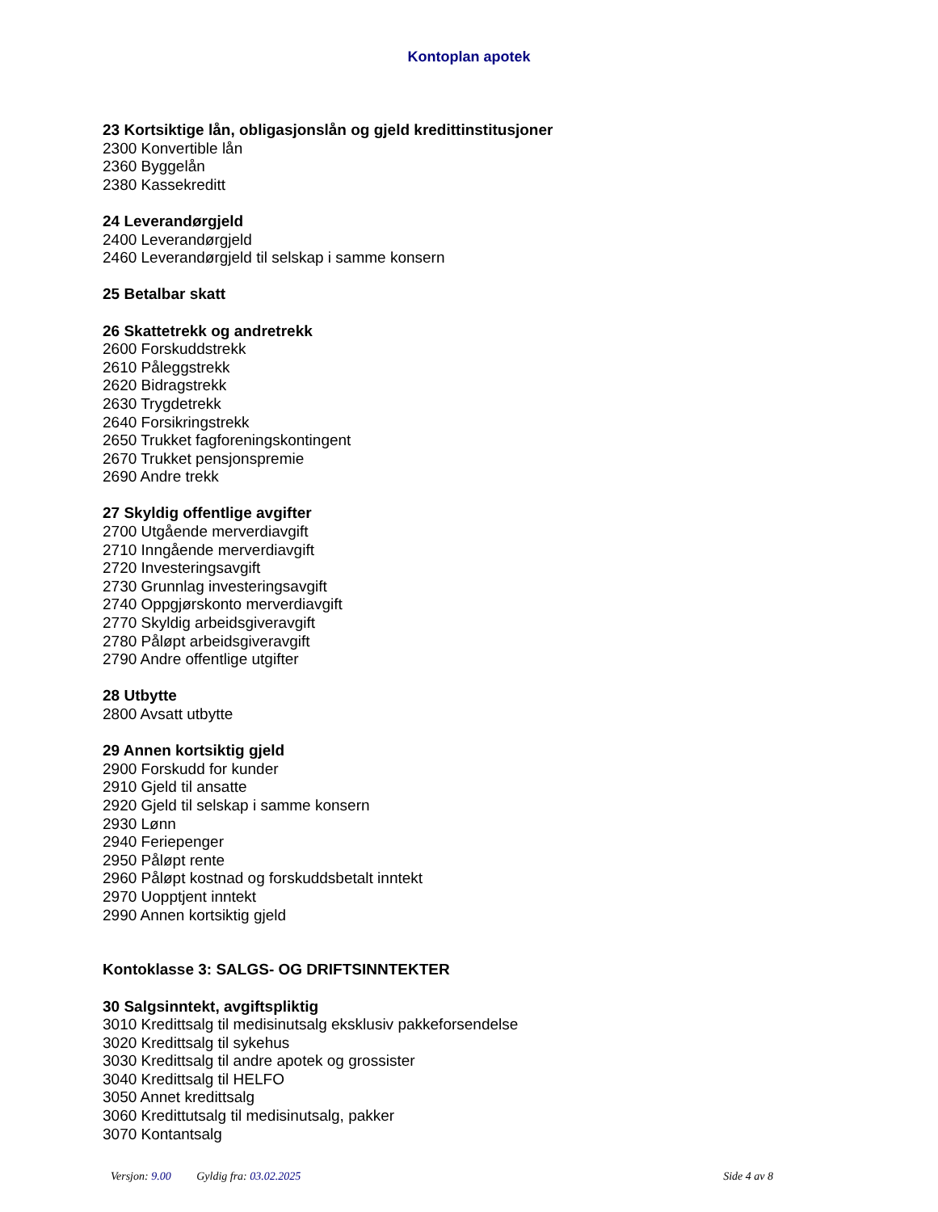Kontoplan apotek
23 Kortsiktige lån, obligasjonslån og gjeld kredittinstitusjoner
2300 Konvertible lån
2360 Byggelån
2380 Kassekreditt
24 Leverandørgjeld
2400 Leverandørgjeld
2460 Leverandørgjeld til selskap i samme konsern
25 Betalbar skatt
26 Skattetrekk og andretrekk
2600 Forskuddstrekk
2610 Påleggstrekk
2620 Bidragstrekk
2630 Trygdetrekk
2640 Forsikringstrekk
2650 Trukket fagforeningskontingent
2670 Trukket pensjonspremie
2690 Andre trekk
27 Skyldig offentlige avgifter
2700 Utgående merverdiavgift
2710 Inngående merverdiavgift
2720 Investeringsavgift
2730 Grunnlag investeringsavgift
2740 Oppgjørskonto merverdiavgift
2770 Skyldig arbeidsgiveravgift
2780 Påløpt arbeidsgiveravgift
2790 Andre offentlige utgifter
28 Utbytte
2800 Avsatt utbytte
29 Annen kortsiktig gjeld
2900 Forskudd for kunder
2910 Gjeld til ansatte
2920 Gjeld til selskap i samme konsern
2930 Lønn
2940 Feriepenger
2950 Påløpt rente
2960 Påløpt kostnad og forskuddsbetalt inntekt
2970 Uopptjent inntekt
2990 Annen kortsiktig gjeld
Kontoklasse 3: SALGS- OG DRIFTSINNTEKTER
30 Salgsinntekt, avgiftspliktig
3010 Kredittsalg til medisinutsalg eksklusiv pakkeforsendelse
3020 Kredittsalg til sykehus
3030 Kredittsalg til andre apotek og grossister
3040 Kredittsalg til HELFO
3050 Annet kredittsalg
3060 Kredittutsalg til medisinutsalg, pakker
3070 Kontantsalg
Versjon: 9.00 Gyldig fra: 03.02.2025
Side 4 av 8